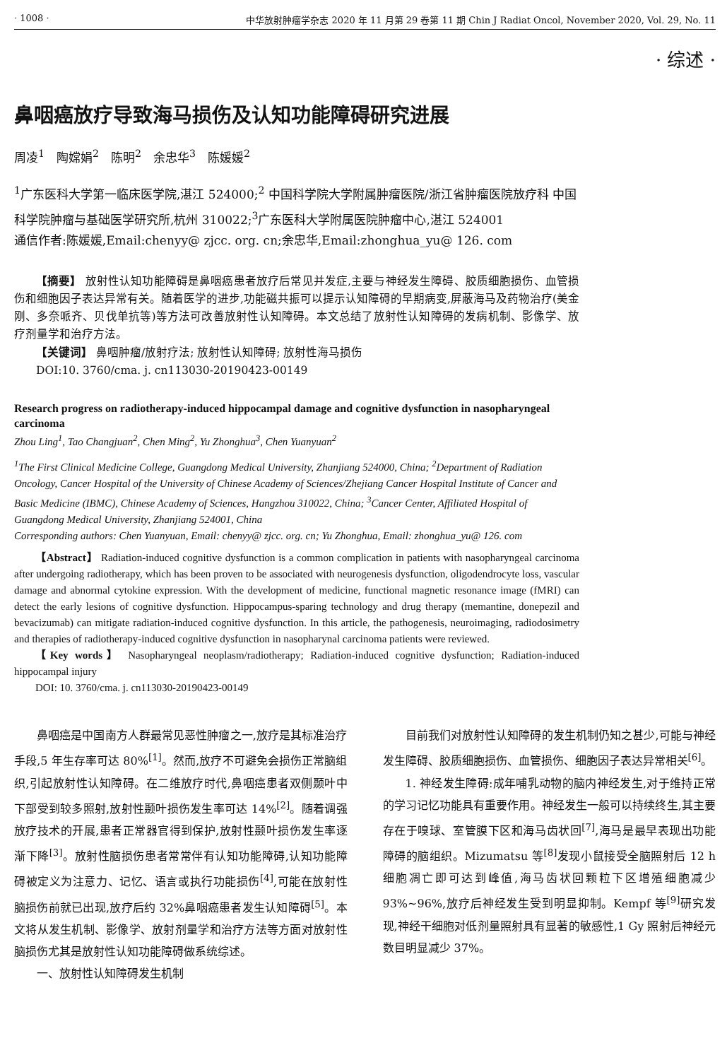· 1008 · 中华放射肿瘤学杂志 2020 年 11 月第 29 卷第 11 期 Chin J Radiat Oncol, November 2020, Vol. 29, No. 11
· 综述 ·
鼻咽癌放疗导致海马损伤及认知功能障碍研究进展
周凌<sup>1</sup>　陶嫦娟<sup>2</sup>　陈明<sup>2</sup>　余忠华<sup>3</sup>　陈媛媛<sup>2</sup>
<sup>1</sup> 广东医科大学第一临床医学院,湛江 524000;<sup>2</sup> 中国科学院大学附属肿瘤医院/浙江省肿瘤医院放疗科 中国科学院肿瘤与基础医学研究所,杭州 310022;<sup>3</sup>广东医科大学附属医院肿瘤中心,湛江 524001
通信作者:陈媛媛,Email:chenyy@ zjcc. org. cn;余忠华,Email:zhonghua_yu@ 126. com
【摘要】 放射性认知功能障碍是鼻咽癌患者放疗后常见并发症,主要与神经发生障碍、胶质细胞损伤、血管损伤和细胞因子表达异常有关。随着医学的进步,功能磁共振可以提示认知障碍的早期病变,屏蔽海马及药物治疗(美金刚、多奈哌齐、贝伐单抗等)等方法可改善放射性认知障碍。本文总结了放射性认知障碍的发病机制、影像学、放疗剂量学和治疗方法。
【关键词】 鼻咽肿瘤/放射疗法; 放射性认知障碍; 放射性海马损伤
DOI:10. 3760/cma. j. cn113030-20190423-00149
Research progress on radiotherapy-induced hippocampal damage and cognitive dysfunction in nasopharyngeal carcinoma
Zhou Ling<sup>1</sup>, Tao Changjuan<sup>2</sup>, Chen Ming<sup>2</sup>, Yu Zhonghua<sup>3</sup>, Chen Yuanyuan<sup>2</sup>
<sup>1</sup> The First Clinical Medicine College, Guangdong Medical University, Zhanjiang 524000, China; <sup>2</sup>Department of Radiation Oncology, Cancer Hospital of the University of Chinese Academy of Sciences/Zhejiang Cancer Hospital Institute of Cancer and Basic Medicine (IBMC), Chinese Academy of Sciences, Hangzhou 310022, China; <sup>3</sup>Cancer Center, Affiliated Hospital of Guangdong Medical University, Zhanjiang 524001, China
Corresponding authors: Chen Yuanyuan, Email: chenyy@ zjcc. org. cn; Yu Zhonghua, Email: zhonghua_yu@ 126. com
【Abstract】 Radiation-induced cognitive dysfunction is a common complication in patients with nasopharyngeal carcinoma after undergoing radiotherapy, which has been proven to be associated with neurogenesis dysfunction, oligodendrocyte loss, vascular damage and abnormal cytokine expression. With the development of medicine, functional magnetic resonance image (fMRI) can detect the early lesions of cognitive dysfunction. Hippocampus-sparing technology and drug therapy (memantine, donepezil and bevacizumab) can mitigate radiation-induced cognitive dysfunction. In this article, the pathogenesis, neuroimaging, radiodosimetry and therapies of radiotherapy-induced cognitive dysfunction in nasopharynal carcinoma patients were reviewed.
【Key words】 Nasopharyngeal neoplasm/radiotherapy; Radiation-induced cognitive dysfunction; Radiation-induced hippocampal injury
DOI: 10. 3760/cma. j. cn113030-20190423-00149
鼻咽癌是中国南方人群最常见恶性肿瘤之一,放疗是其标准治疗手段,5 年生存率可达 80%<sup>[1]</sup>。然而,放疗不可避免会损伤正常脑组织,引起放射性认知障碍。在二维放疗时代,鼻咽癌患者双侧颞叶中下部受到较多照射,放射性颞叶损伤发生率可达 14%<sup>[2]</sup>。随着调强放疗技术的开展,患者正常器官得到保护,放射性颞叶损伤发生率逐渐下降<sup>[3]</sup>。放射性脑损伤患者常常伴有认知功能障碍,认知功能障碍被定义为注意力、记忆、语言或执行功能损伤<sup>[4]</sup>,可能在放射性脑损伤前就已出现,放疗后约 32%鼻咽癌患者发生认知障碍<sup>[5]</sup>。本文将从发生机制、影像学、放射剂量学和治疗方法等方面对放射性脑损伤尤其是放射性认知功能障碍做系统综述。
一、放射性认知障碍发生机制
目前我们对放射性认知障碍的发生机制仍知之甚少,可能与神经发生障碍、胶质细胞损伤、血管损伤、细胞因子表达异常相关<sup>[6]</sup>。
1. 神经发生障碍:成年哺乳动物的脑内神经发生,对于维持正常的学习记忆功能具有重要作用。神经发生一般可以持续终生,其主要存在于嗅球、室管膜下区和海马齿状回<sup>[7]</sup>,海马是最早表现出功能障碍的脑组织。Mizumatsu 等<sup>[8]</sup>发现小鼠接受全脑照射后 12 h 细胞凋亡即可达到峰值,海马齿状回颗粒下区增殖细胞减少 93%~96%,放疗后神经发生受到明显抑制。Kempf 等<sup>[9]</sup>研究发现,神经干细胞对低剂量照射具有显著的敏感性,1 Gy 照射后神经元数目明显减少 37%。